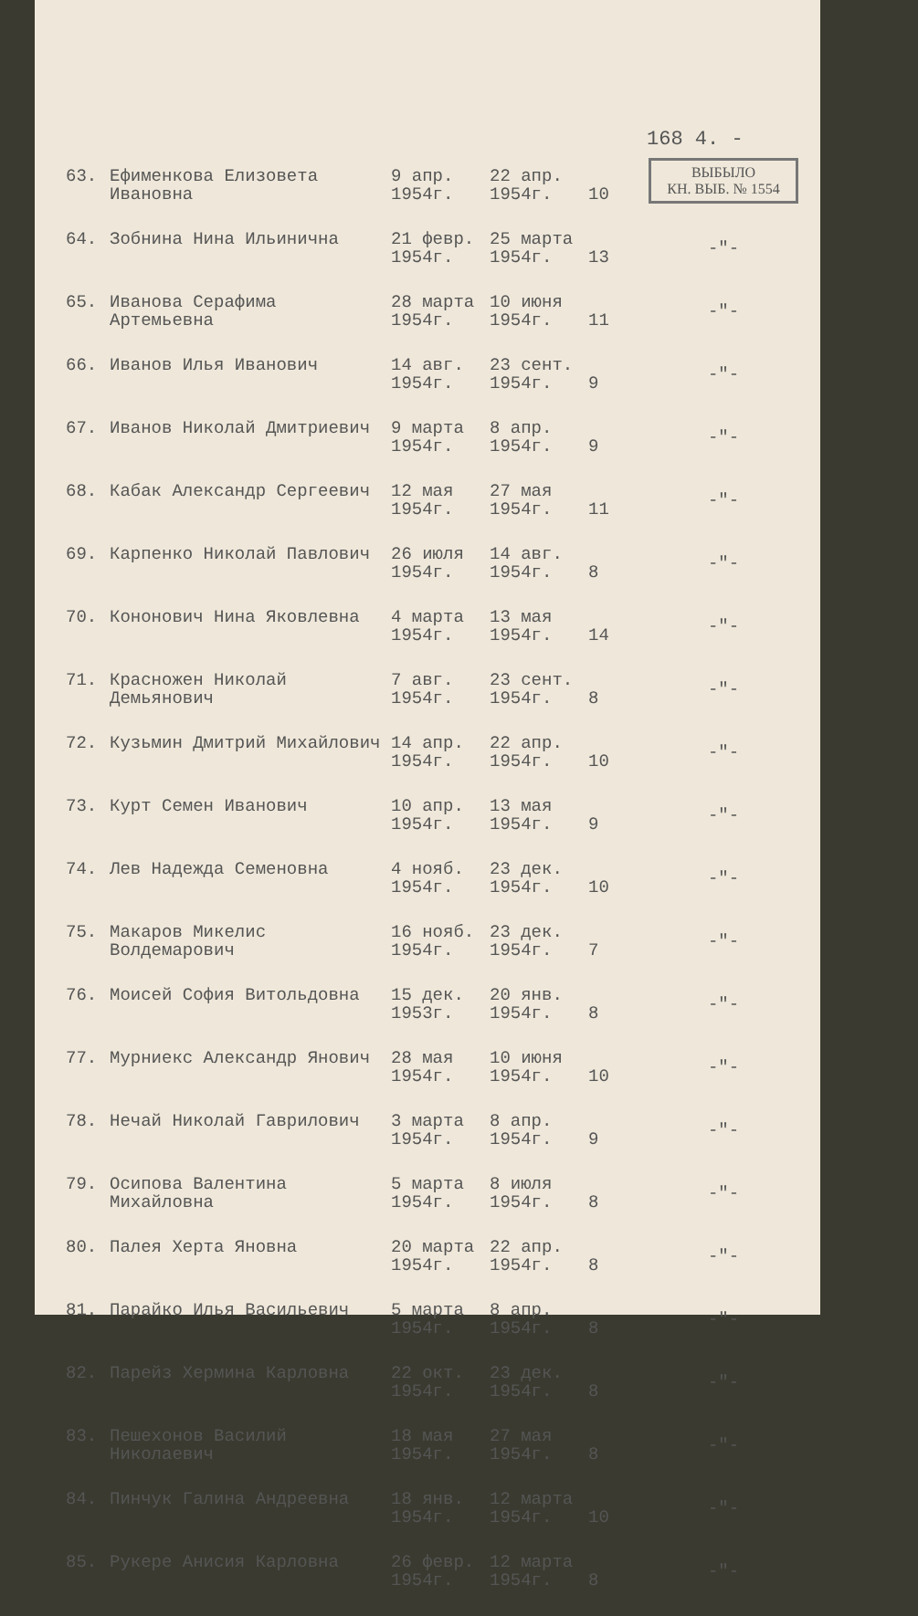168 4. -
ВЫБЫЛО
КН. ВЫБ. № 1554
| 63. | Ефименкова Елизовета Ивановна | 9 апр. 1954г. | 22 апр. 1954г. | 10 | |
| 64. | Зобнина Нина Ильинична | 21 февр. 1954г. | 25 марта 1954г. | 13 | -"- |
| 65. | Иванова Серафима Артемьевна | 28 марта 1954г. | 10 июня 1954г. | 11 | -"- |
| 66. | Иванов Илья Иванович | 14 авг. 1954г. | 23 сент. 1954г. | 9 | -"- |
| 67. | Иванов Николай Дмитриевич | 9 марта 1954г. | 8 апр. 1954г. | 9 | -"- |
| 68. | Кабак Александр Сергеевич | 12 мая 1954г. | 27 мая 1954г. | 11 | -"- |
| 69. | Карпенко Николай Павлович | 26 июля 1954г. | 14 авг. 1954г. | 8 | -"- |
| 70. | Кононович Нина Яковлевна | 4 марта 1954г. | 13 мая 1954г. | 14 | -"- |
| 71. | Красножен Николай Демьянович | 7 авг. 1954г. | 23 сент. 1954г. | 8 | -"- |
| 72. | Кузьмин Дмитрий Михайлович | 14 апр. 1954г. | 22 апр. 1954г. | 10 | -"- |
| 73. | Курт Семен Иванович | 10 апр. 1954г. | 13 мая 1954г. | 9 | -"- |
| 74. | Лев Надежда Семеновна | 4 нояб. 1954г. | 23 дек. 1954г. | 10 | -"- |
| 75. | Макаров Микелис Волдемарович | 16 нояб. 1954г. | 23 дек. 1954г. | 7 | -"- |
| 76. | Моисей София Витольдовна | 15 дек. 1953г. | 20 янв. 1954г. | 8 | -"- |
| 77. | Мурниекс Александр Янович | 28 мая 1954г. | 10 июня 1954г. | 10 | -"- |
| 78. | Нечай Николай Гаврилович | 3 марта 1954г. | 8 апр. 1954г. | 9 | -"- |
| 79. | Осипова Валентина Михайловна | 5 марта 1954г. | 8 июля 1954г. | 8 | -"- |
| 80. | Палея Херта Яновна | 20 марта 1954г. | 22 апр. 1954г. | 8 | -"- |
| 81. | Парайко Илья Васильевич | 5 марта 1954г. | 8 апр. 1954г. | 8 | -"- |
| 82. | Парейз Хермина Карловна | 22 окт. 1954г. | 23 дек. 1954г. | 8 | -"- |
| 83. | Пешехонов Василий Николаевич | 18 мая 1954г. | 27 мая 1954г. | 8 | -"- |
| 84. | Пинчук Галина Андреевна | 18 янв. 1954г. | 12 марта 1954г. | 10 | -"- |
| 85. | Рукере Анисия Карловна | 26 февр. 1954г. | 12 марта 1954г. | 8 | -"- |